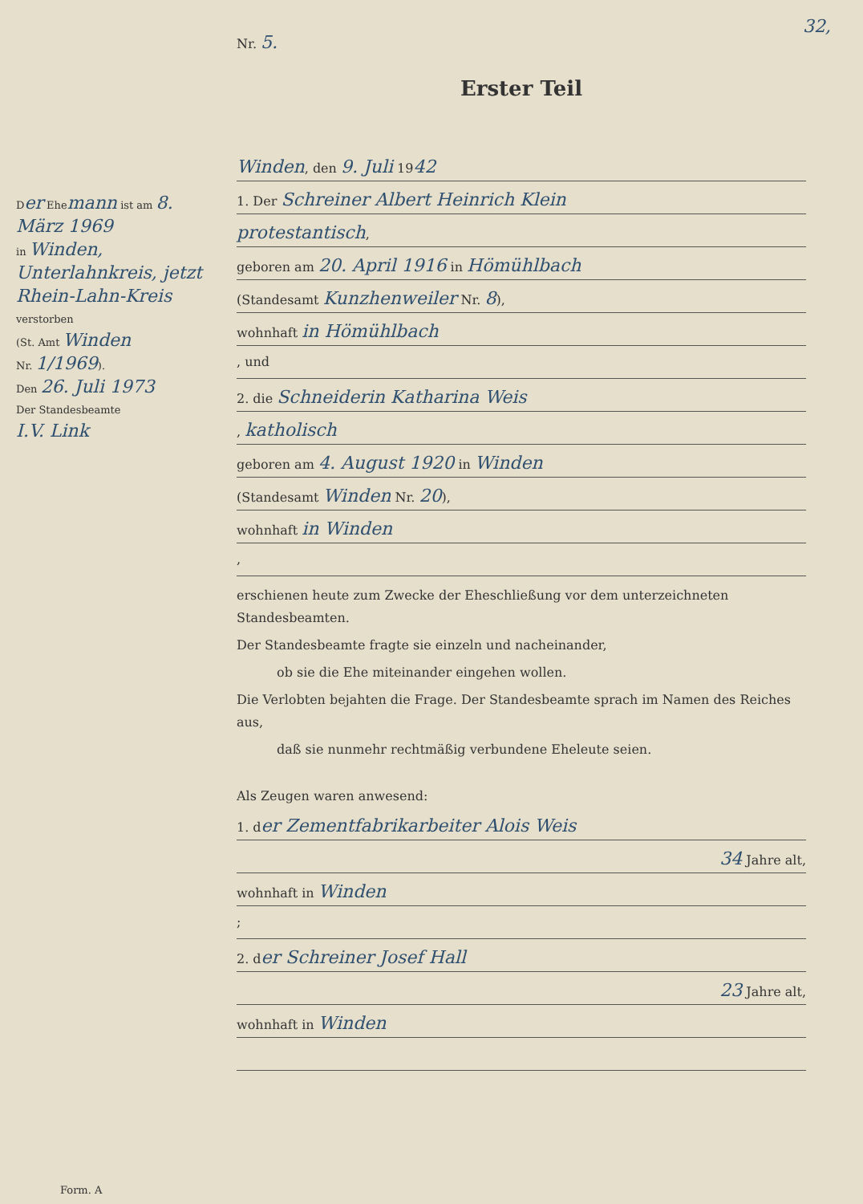32,
Der Ehemann ist am 8. März 1969
in Winden, Unterlahnkreis, jetzt Rhein-Lahn-Kreis verstorben
(St. Amt Winden
Nr. 1/1969).
Den 26. Juli 1973
Der Standesbeamte
I.V. Link
Nr. 5.
Erster Teil
Winden, den 9. Juli 1942
1. Der Schreiner Albert Heinrich Klein
protestantisch,
geboren am 20. April 1916 in Hömühlbach
(Standesamt Kunzhenweiler Nr. 8),
wohnhaft in Hömühlbach
, und
2. die Schneiderin Katharina Weis
, katholisch
geboren am 4. August 1920 in Winden
(Standesamt Winden Nr. 20),
wohnhaft in Winden
,
erschienen heute zum Zwecke der Eheschließung vor dem unterzeichneten Standesbeamten.
Der Standesbeamte fragte sie einzeln und nacheinander,
ob sie die Ehe miteinander eingehen wollen.
Die Verlobten bejahten die Frage. Der Standesbeamte sprach im Namen des Reiches aus,
daß sie nunmehr rechtmäßig verbundene Eheleute seien.
Als Zeugen waren anwesend:
1. der Zementfabrikarbeiter Alois Weis
34 Jahre alt,
wohnhaft in Winden
;
2. der Schreiner Josef Hall
23 Jahre alt,
wohnhaft in Winden
Form. A